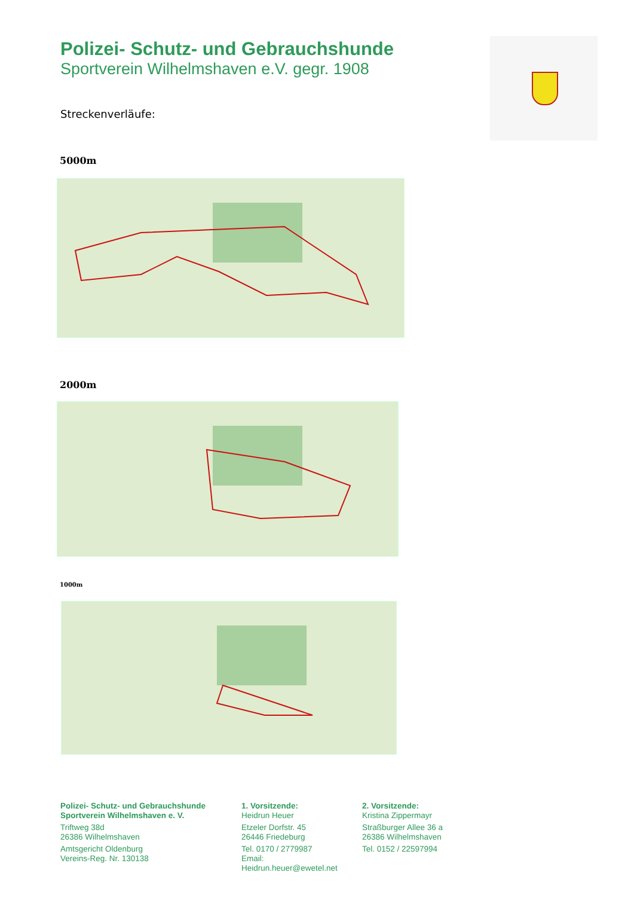Polizei- Schutz- und Gebrauchshunde
Sportverein Wilhelmshaven e.V. gegr. 1908
Streckenverläufe:
5000m
2000m
1000m
Polizei- Schutz- und Gebrauchshunde
Sportverein Wilhelmshaven e. V.
Triftweg 38d
26386 Wilhelmshaven
Amtsgericht Oldenburg
Vereins-Reg. Nr. 130138
1. Vorsitzende:
Heidrun Heuer
Etzeler Dorfstr. 45
26446 Friedeburg
Tel. 0170 / 2779987
Email: Heidrun.heuer@ewetel.net
2. Vorsitzende:
Kristina Zippermayr
Straßburger Allee 36 a
26386 Wilhelmshaven
Tel. 0152 / 22597994